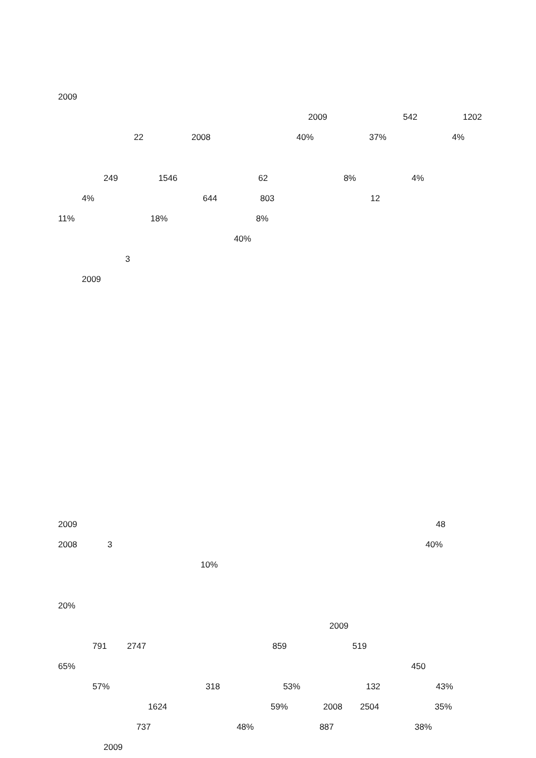2009
2009 542 1202
22 2008 40% 37% 4%
249 1546 62 8% 4%
4% 644 803 12
11% 18% 8%
40%
3
2009
2009 48
2008 3 40%
10%
20%
2009
791 2747 859 519
65% 450
57% 318 53% 132 43%
1624 59% 2008 2504 35%
737 48% 887 38%
2009